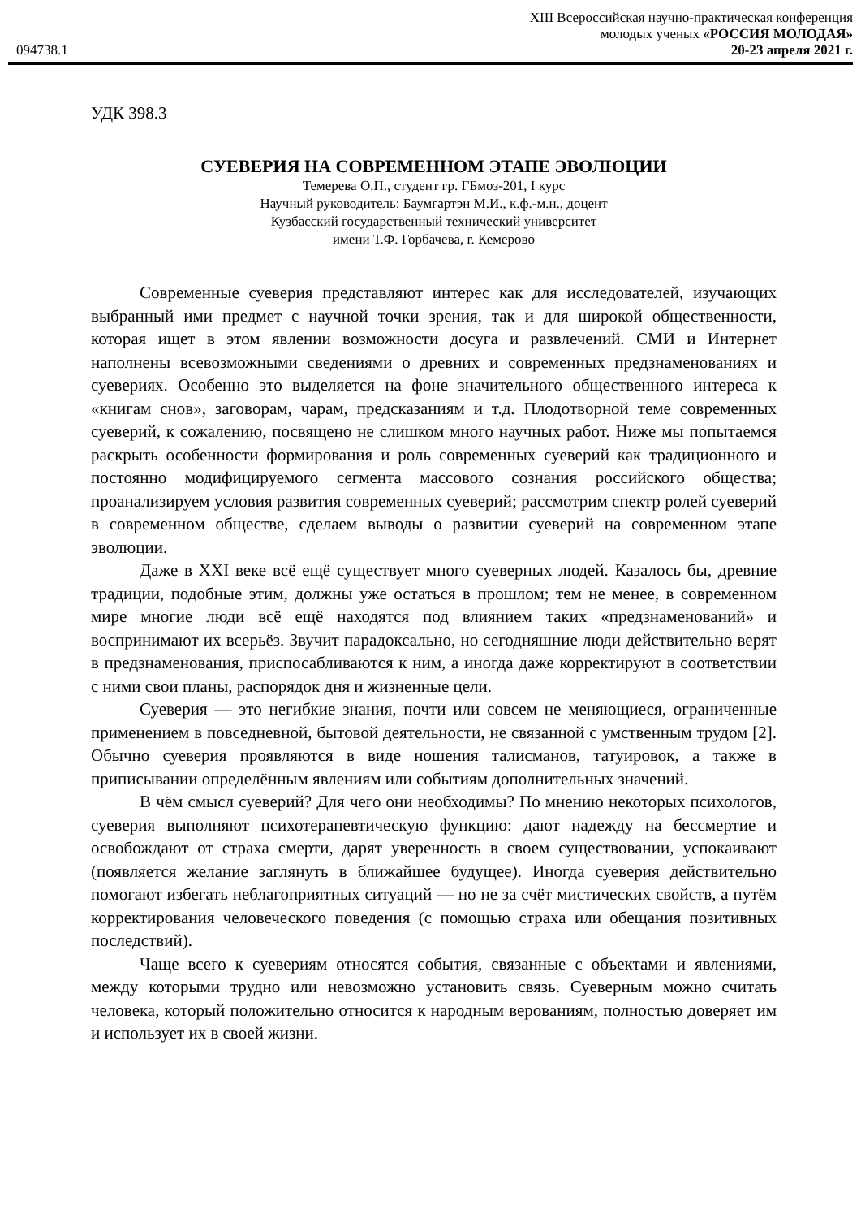XIII Всероссийская научно-практическая конференция
молодых ученых «РОССИЯ МОЛОДАЯ»
094738.1 20-23 апреля 2021 г.
УДК 398.3
СУЕВЕРИЯ НА СОВРЕМЕННОМ ЭТАПЕ ЭВОЛЮЦИИ
Темерева О.П., студент гр. ГБмоз-201, I курс
Научный руководитель: Баумгартэн М.И., к.ф.-м.н., доцент
Кузбасский государственный технический университет
имени Т.Ф. Горбачева, г. Кемерово
Современные суеверия представляют интерес как для исследователей, изучающих выбранный ими предмет с научной точки зрения, так и для широкой общественности, которая ищет в этом явлении возможности досуга и развлечений. СМИ и Интернет наполнены всевозможными сведениями о древних и современных предзнаменованиях и суевериях. Особенно это выделяется на фоне значительного общественного интереса к «книгам снов», заговорам, чарам, предсказаниям и т.д. Плодотворной теме современных суеверий, к сожалению, посвящено не слишком много научных работ. Ниже мы попытаемся раскрыть особенности формирования и роль современных суеверий как традиционного и постоянно модифицируемого сегмента массового сознания российского общества; проанализируем условия развития современных суеверий; рассмотрим спектр ролей суеверий в современном обществе, сделаем выводы о развитии суеверий на современном этапе эволюции.
Даже в XXI веке всё ещё существует много суеверных людей. Казалось бы, древние традиции, подобные этим, должны уже остаться в прошлом; тем не менее, в современном мире многие люди всё ещё находятся под влиянием таких «предзнаменований» и воспринимают их всерьёз. Звучит парадоксально, но сегодняшние люди действительно верят в предзнаменования, приспосабливаются к ним, а иногда даже корректируют в соответствии с ними свои планы, распорядок дня и жизненные цели.
Суеверия — это негибкие знания, почти или совсем не меняющиеся, ограниченные применением в повседневной, бытовой деятельности, не связанной с умственным трудом [2]. Обычно суеверия проявляются в виде ношения талисманов, татуировок, а также в приписывании определённым явлениям или событиям дополнительных значений.
В чём смысл суеверий? Для чего они необходимы? По мнению некоторых психологов, суеверия выполняют психотерапевтическую функцию: дают надежду на бессмертие и освобождают от страха смерти, дарят уверенность в своем существовании, успокаивают (появляется желание заглянуть в ближайшее будущее). Иногда суеверия действительно помогают избегать неблагоприятных ситуаций — но не за счёт мистических свойств, а путём корректирования человеческого поведения (с помощью страха или обещания позитивных последствий).
Чаще всего к суевериям относятся события, связанные с объектами и явлениями, между которыми трудно или невозможно установить связь. Суеверным можно считать человека, который положительно относится к народным верованиям, полностью доверяет им и использует их в своей жизни.